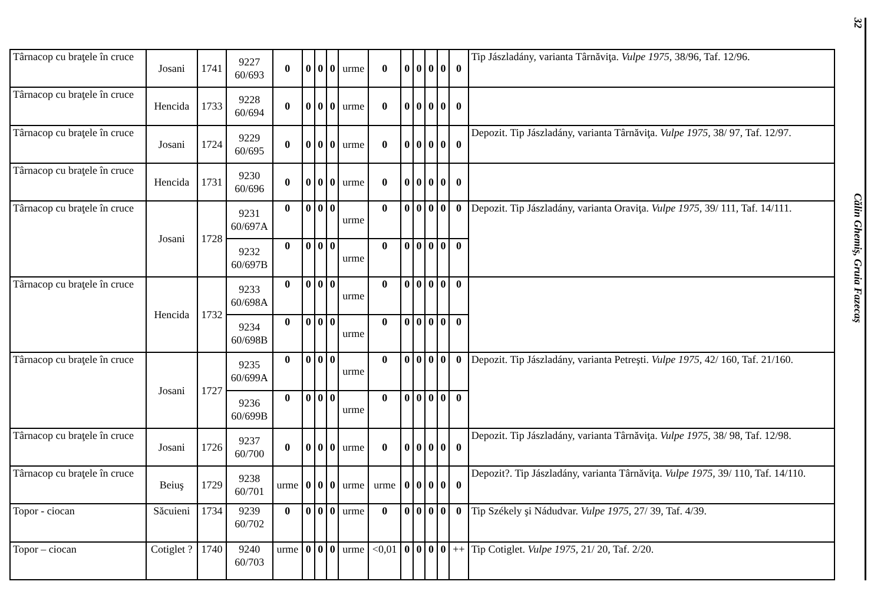| Târnacop cu braţele în cruce | Josani | 1741 | 9227 60/693 | 0 | 0 | 0 | 0 | urme | 0 | 0 | 0 | 0 | 0 | 0 | Tip Jászladány, varianta Târnăviţa. Vulpe 1975 , 38/96, Taf. 12/96. |
| Târnacop cu braţele în cruce | Hencida | 1733 | 9228 60/694 | 0 | 0 | 0 | 0 | urme | 0 | 0 | 0 | 0 | 0 | 0 | |
| Târnacop cu braţele în cruce | Josani | 1724 | 9229 60/695 | 0 | 0 | 0 | 0 | urme | 0 | 0 | 0 | 0 | 0 | 0 | Depozit. Tip Jászladány, varianta Târnăviţa. Vulpe 1975 , 38/ 97, Taf. 12/97. |
| Târnacop cu braţele în cruce | Hencida | 1731 | 9230 60/696 | 0 | 0 | 0 | 0 | urme | 0 | 0 | 0 | 0 | 0 | 0 | |
| Târnacop cu braţele în cruce | Josani | 1728 | 9231 60/697A | 0 | 0 | 0 | 0 | urme | 0 | 0 | 0 | 0 | 0 | 0 | Depozit. Tip Jászladány, varianta Oraviţa. Vulpe 1975 , 39/ 111, Taf. 14/111. |
| | | | 9232 60/697B | 0 | 0 | 0 | 0 | urme | 0 | 0 | 0 | 0 | 0 | 0 | |
| Târnacop cu braţele în cruce | Hencida | 1732 | 9233 60/698A | 0 | 0 | 0 | 0 | urme | 0 | 0 | 0 | 0 | 0 | 0 | |
| | | | 9234 60/698B | 0 | 0 | 0 | 0 | urme | 0 | 0 | 0 | 0 | 0 | 0 | |
| Târnacop cu braţele în cruce | Josani | 1727 | 9235 60/699A | 0 | 0 | 0 | 0 | urme | 0 | 0 | 0 | 0 | 0 | 0 | Depozit. Tip Jászladány, varianta Petreşti. Vulpe 1975 , 42/ 160, Taf. 21/160. |
| | | | 9236 60/699B | 0 | 0 | 0 | 0 | urme | 0 | 0 | 0 | 0 | 0 | 0 | |
| Târnacop cu braţele în cruce | Josani | 1726 | 9237 60/700 | 0 | 0 | 0 | 0 | urme | 0 | 0 | 0 | 0 | 0 | 0 | Depozit. Tip Jászladány, varianta Târnăviţa. Vulpe 1975 , 38/ 98, Taf. 12/98. |
| Târnacop cu braţele în cruce | Beiuş | 1729 | 9238 60/701 | urme | 0 | 0 | 0 | urme | urme | 0 | 0 | 0 | 0 | 0 | Depozit?. Tip Jászladány, varianta Târnăviţa. Vulpe 1975 , 39/ 110, Taf. 14/110. |
| Topor - ciocan | Săcuieni | 1734 | 9239 60/702 | 0 | 0 | 0 | 0 | urme | 0 | 0 | 0 | 0 | 0 | 0 | Tip Székely şi Nádudvar. Vulpe 1975 , 27/ 39, Taf. 4/39. |
| Topor – ciocan | Cotiglet ? | 1740 | 9240 60/703 | urme | 0 | 0 | 0 | urme | <0,01 | 0 | 0 | 0 | 0 | ++ | Tip Cotiglet. Vulpe 1975 , 21/ 20, Taf. 2/20. |
32
Călin Ghemiş, Gruia Fazecaş